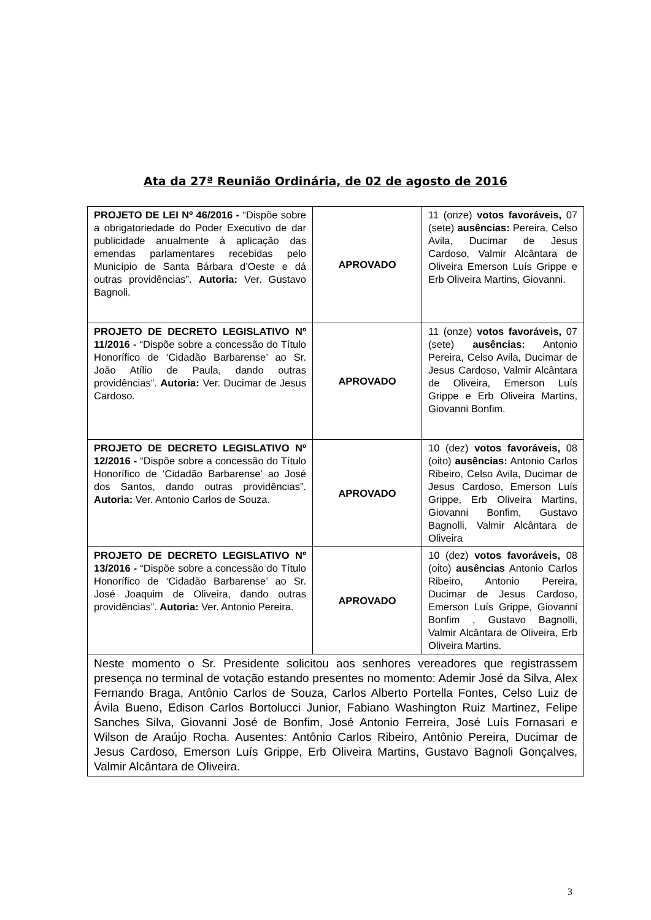Ata da 27ª Reunião Ordinária, de 02 de agosto de 2016
| PROJETO DE LEI Nº 46/2016 - “Dispõe sobre a obrigatoriedade do Poder Executivo de dar publicidade anualmente à aplicação das emendas parlamentares recebidas pelo Município de Santa Bárbara d’Oeste e dá outras providências”. Autoria: Ver. Gustavo Bagnoli. | APROVADO | 11 (onze) votos favoráveis, 07 (sete) ausências: Pereira, Celso Avila, Ducimar de Jesus Cardoso, Valmir Alcântara de Oliveira Emerson Luís Grippe e Erb Oliveira Martins, Giovanni. |
| PROJETO DE DECRETO LEGISLATIVO Nº 11/2016 - “Dispõe sobre a concessão do Título Honorífico de ‘Cidadão Barbarense’ ao Sr. João Atílio de Paula, dando outras providências”. Autoria: Ver. Ducimar de Jesus Cardoso. | APROVADO | 11 (onze) votos favoráveis, 07 (sete) ausências: Antonio Pereira, Celso Avila, Ducimar de Jesus Cardoso, Valmir Alcântara de Oliveira, Emerson Luís Grippe e Erb Oliveira Martins, Giovanni Bonfim. |
| PROJETO DE DECRETO LEGISLATIVO Nº 12/2016 - “Dispõe sobre a concessão do Título Honorífico de ‘Cidadão Barbarense’ ao José dos Santos, dando outras providências”. Autoria: Ver. Antonio Carlos de Souza. | APROVADO | 10 (dez) votos favoráveis, 08 (oito) ausências: Antonio Carlos Ribeiro, Celso Avila, Ducimar de Jesus Cardoso, Emerson Luís Grippe, Erb Oliveira Martins, Giovanni Bonfim, Gustavo Bagnolli, Valmir Alcântara de Oliveira |
| PROJETO DE DECRETO LEGISLATIVO Nº 13/2016 - “Dispõe sobre a concessão do Título Honorífico de ‘Cidadão Barbarense’ ao Sr. José Joaquim de Oliveira, dando outras providências”. Autoria: Ver. Antonio Pereira. | APROVADO | 10 (dez) votos favoráveis, 08 (oito) ausências Antonio Carlos Ribeiro, Antonio Pereira, Ducimar de Jesus Cardoso, Emerson Luís Grippe, Giovanni Bonfim , Gustavo Bagnolli, Valmir Alcântara de Oliveira, Erb Oliveira Martins. |
| Neste momento o Sr. Presidente solicitou aos senhores vereadores que registrassem presença no terminal de votação estando presentes no momento: Ademir José da Silva, Alex Fernando Braga, Antônio Carlos de Souza, Carlos Alberto Portella Fontes, Celso Luiz de Ávila Bueno, Edison Carlos Bortolucci Junior, Fabiano Washington Ruiz Martinez, Felipe Sanches Silva, Giovanni José de Bonfim, José Antonio Ferreira, José Luís Fornasari e Wilson de Araújo Rocha. Ausentes: Antônio Carlos Ribeiro, Antônio Pereira, Ducimar de Jesus Cardoso, Emerson Luís Grippe, Erb Oliveira Martins, Gustavo Bagnoli Gonçalves, Valmir Alcântara de Oliveira. | | |
3